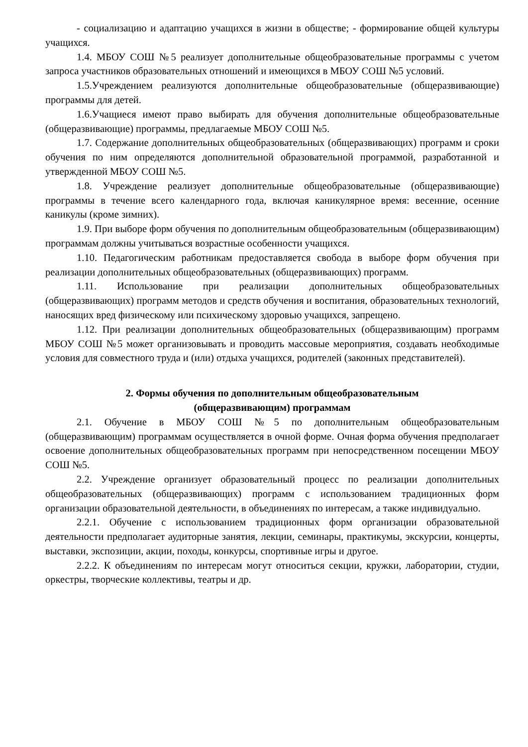- социализацию и адаптацию учащихся в жизни в обществе; - формирование общей культуры учащихся.
1.4. МБОУ СОШ №5 реализует дополнительные общеобразовательные программы с учетом запроса участников образовательных отношений и имеющихся в МБОУ СОШ №5 условий.
1.5.Учреждением реализуются дополнительные общеобразовательные (общеразвивающие) программы для детей.
1.6.Учащиеся имеют право выбирать для обучения дополнительные общеобразовательные (общеразвивающие) программы, предлагаемые МБОУ СОШ №5.
1.7. Содержание дополнительных общеобразовательных (общеразвивающих) программ и сроки обучения по ним определяются дополнительной образовательной программой, разработанной и утвержденной МБОУ СОШ №5.
1.8. Учреждение реализует дополнительные общеобразовательные (общеразвивающие) программы в течение всего календарного года, включая каникулярное время: весенние, осенние каникулы (кроме зимних).
1.9. При выборе форм обучения по дополнительным общеобразовательным (общеразвивающим) программам должны учитываться возрастные особенности учащихся.
1.10. Педагогическим работникам предоставляется свобода в выборе форм обучения при реализации дополнительных общеобразовательных (общеразвивающих) программ.
1.11. Использование при реализации дополнительных общеобразовательных (общеразвивающих) программ методов и средств обучения и воспитания, образовательных технологий, наносящих вред физическому или психическому здоровью учащихся, запрещено.
1.12. При реализации дополнительных общеобразовательных (общеразвивающим) программ МБОУ СОШ №5 может организовывать и проводить массовые мероприятия, создавать необходимые условия для совместного труда и (или) отдыха учащихся, родителей (законных представителей).
2. Формы обучения по дополнительным общеобразовательным
(общеразвивающим) программам
2.1. Обучение в МБОУ СОШ №5 по дополнительным общеобразовательным (общеразвивающим) программам осуществляется в очной форме. Очная форма обучения предполагает освоение дополнительных общеобразовательных программ при непосредственном посещении МБОУ СОШ №5.
2.2. Учреждение организует образовательный процесс по реализации дополнительных общеобразовательных (общеразвивающих) программ с использованием традиционных форм организации образовательной деятельности, в объединениях по интересам, а также индивидуально.
2.2.1. Обучение с использованием традиционных форм организации образовательной деятельности предполагает аудиторные занятия, лекции, семинары, практикумы, экскурсии, концерты, выставки, экспозиции, акции, походы, конкурсы, спортивные игры и другое.
2.2.2. К объединениям по интересам могут относиться секции, кружки, лаборатории, студии, оркестры, творческие коллективы, театры и др.